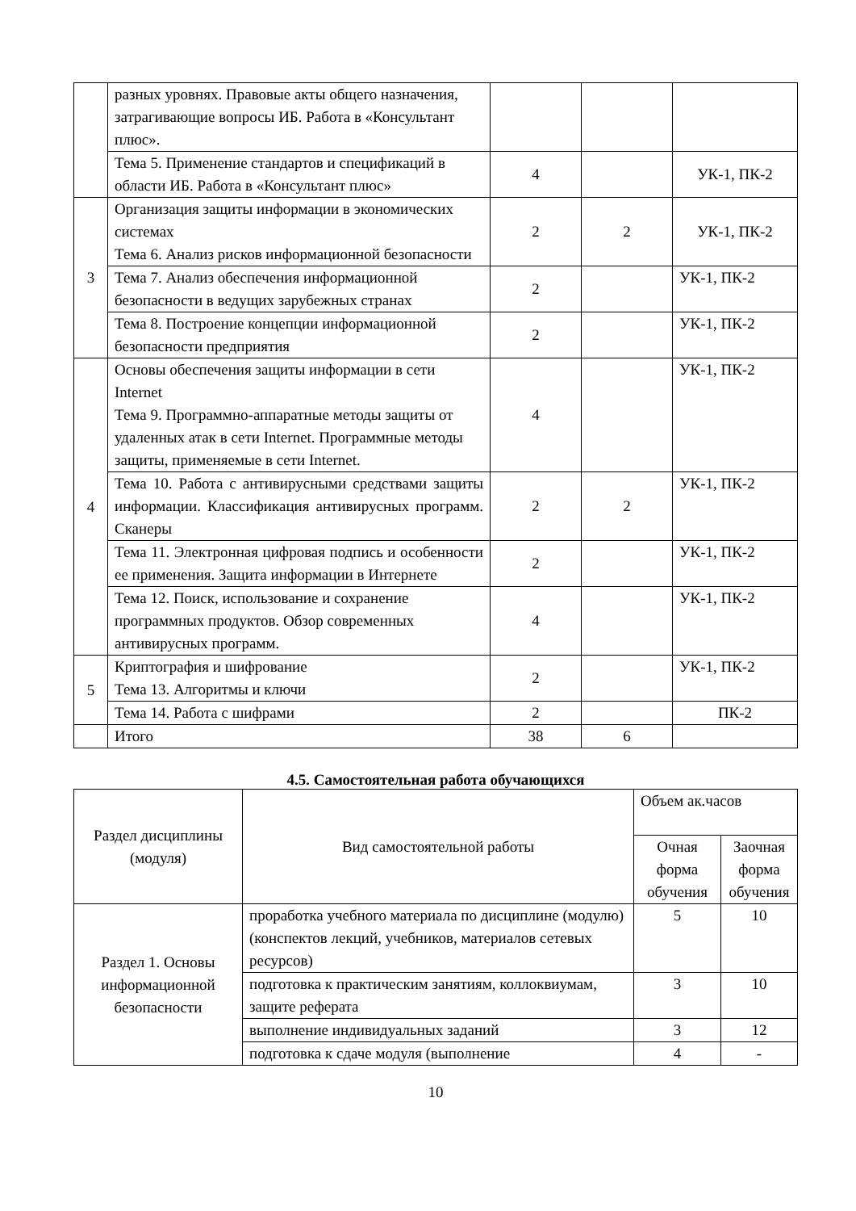| | разных уровнях. Правовые акты общего назначения, затрагивающие вопросы ИБ. Работа в «Консультант плюс». | | | |
| | Тема 5. Применение стандартов и спецификаций в области ИБ. Работа в «Консультант плюс» | 4 | | УК-1, ПК-2 |
| 3 | Организация защиты информации в экономических системах Тема 6. Анализ рисков информационной безопасности | 2 | 2 | УК-1, ПК-2 |
| | Тема 7. Анализ обеспечения информационной безопасности в ведущих зарубежных странах | 2 | | УК-1, ПК-2 |
| | Тема 8. Построение концепции информационной безопасности предприятия | 2 | | УК-1, ПК-2 |
| 4 | Основы обеспечения защиты информации в сети Internet Тема 9. Программно-аппаратные методы защиты от удаленных атак в сети Internet. Программные методы защиты, применяемые в сети Internet. | 4 | | УК-1, ПК-2 |
| | Тема 10. Работа с антивирусными средствами защиты информации. Классификация антивирусных программ. Сканеры | 2 | 2 | УК-1, ПК-2 |
| | Тема 11. Электронная цифровая подпись и особенности ее применения. Защита информации в Интернете | 2 | | УК-1, ПК-2 |
| | Тема 12. Поиск, использование и сохранение программных продуктов. Обзор современных антивирусных программ. | 4 | | УК-1, ПК-2 |
| 5 | Криптография и шифрование Тема 13. Алгоритмы и ключи | 2 | | УК-1, ПК-2 |
| | Тема 14. Работа с шифрами | 2 | | ПК-2 |
| | Итого | 38 | 6 | |
4.5. Самостоятельная работа обучающихся
| Раздел дисциплины (модуля) | Вид самостоятельной работы | Объем ак.часов | |
| --- | --- | --- | --- |
| | | Очная форма обучения | Заочная форма обучения |
| Раздел 1. Основы информационной безопасности | проработка учебного материала по дисциплине (модулю) (конспектов лекций, учебников, материалов сетевых ресурсов) | 5 | 10 |
| | подготовка к практическим занятиям, коллоквиумам, защите реферата | 3 | 10 |
| | выполнение индивидуальных заданий | 3 | 12 |
| | подготовка к сдаче модуля (выполнение | 4 | - |
10